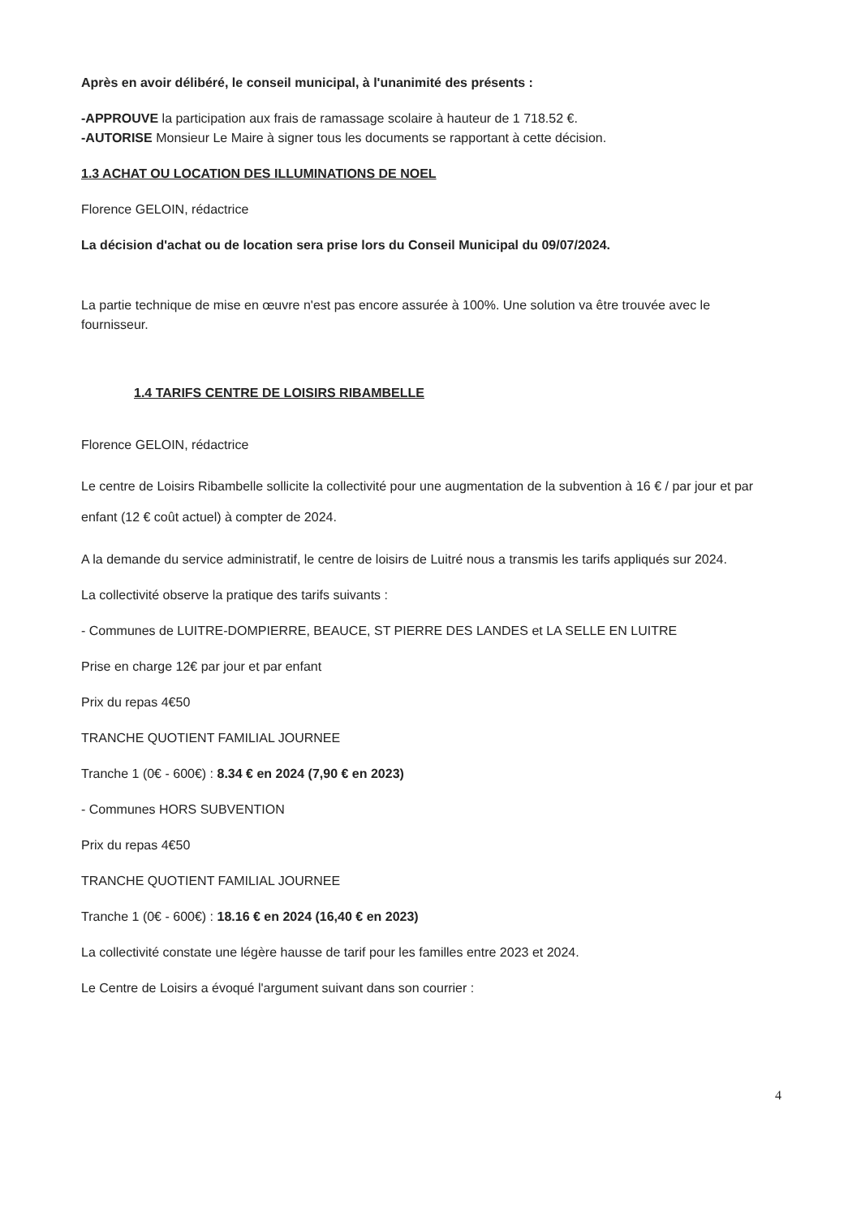Après en avoir délibéré, le conseil municipal, à l'unanimité des présents :
-APPROUVE la participation aux frais de ramassage scolaire à hauteur de 1 718.52 €.
-AUTORISE Monsieur Le Maire à signer tous les documents se rapportant à cette décision.
1.3 ACHAT OU LOCATION DES ILLUMINATIONS DE NOEL
Florence GELOIN, rédactrice
La décision d'achat ou de location sera prise lors du Conseil Municipal du 09/07/2024.
La partie technique de mise en œuvre n'est pas encore assurée à 100%. Une solution va être trouvée avec le fournisseur.
1.4 TARIFS CENTRE DE LOISIRS RIBAMBELLE
Florence GELOIN, rédactrice
Le centre de Loisirs Ribambelle sollicite la collectivité pour une augmentation de la subvention à 16 € / par jour et par enfant (12 € coût actuel) à compter de 2024.
A la demande du service administratif, le centre de loisirs de Luitré nous a transmis les tarifs appliqués sur 2024.
La collectivité observe la pratique des tarifs suivants :
- Communes de LUITRE-DOMPIERRE, BEAUCE, ST PIERRE DES LANDES et LA SELLE EN LUITRE
Prise en charge 12€ par jour et par enfant
Prix du repas 4€50
TRANCHE QUOTIENT FAMILIAL JOURNEE
Tranche 1 (0€ - 600€) : 8.34 € en 2024 (7,90 € en 2023)
- Communes HORS SUBVENTION
Prix du repas 4€50
TRANCHE QUOTIENT FAMILIAL JOURNEE
Tranche 1 (0€ - 600€) : 18.16 € en 2024 (16,40 € en 2023)
La collectivité constate une légère hausse de tarif pour les familles entre 2023 et 2024.
Le Centre de Loisirs a évoqué l'argument suivant dans son courrier :
4